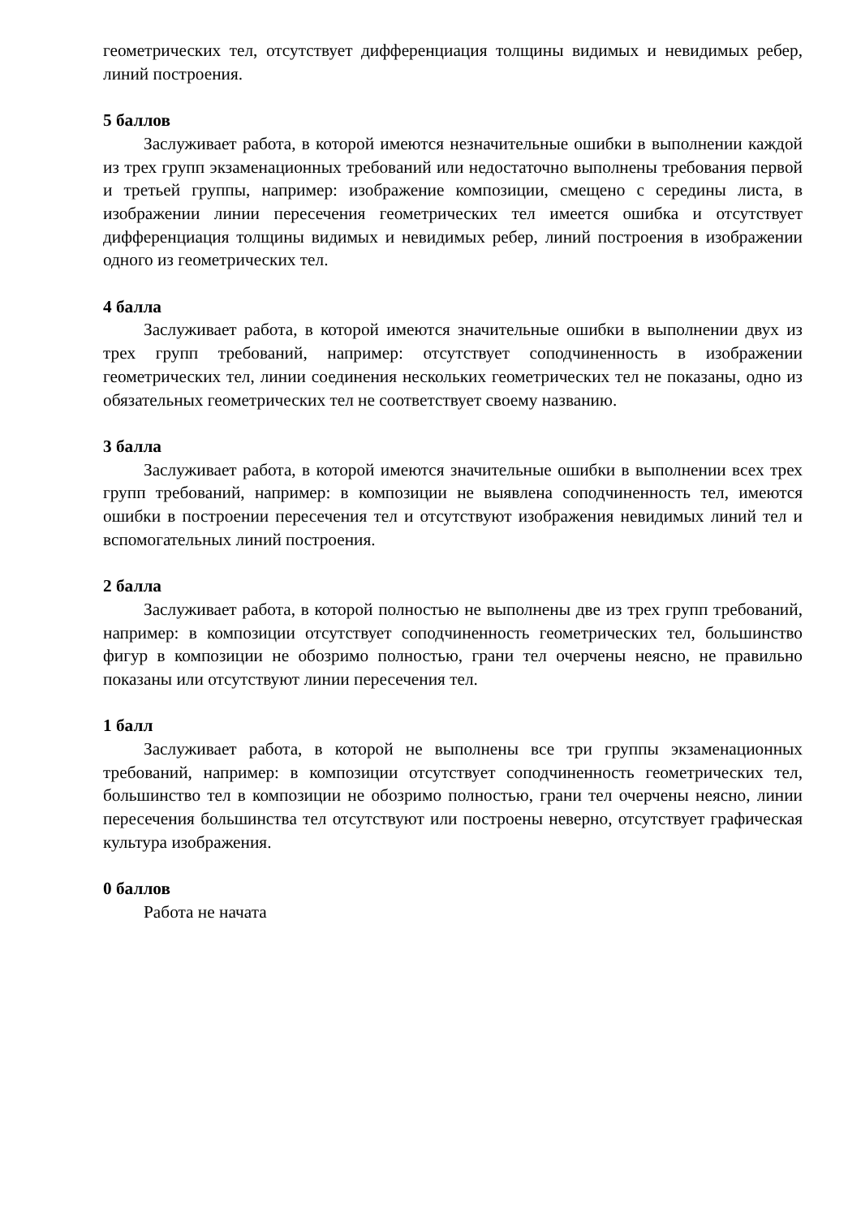геометрических тел, отсутствует дифференциация толщины видимых и невидимых ребер, линий построения.
5 баллов
Заслуживает работа, в которой имеются незначительные ошибки в выполнении каждой из трех групп экзаменационных требований или недостаточно выполнены требования первой и третьей группы, например: изображение композиции, смещено с середины листа, в изображении линии пересечения геометрических тел имеется ошибка и отсутствует дифференциация толщины видимых и невидимых ребер, линий построения в изображении одного из геометрических тел.
4 балла
Заслуживает работа, в которой имеются значительные ошибки в выполнении двух из трех групп требований, например: отсутствует соподчиненность в изображении геометрических тел, линии соединения нескольких геометрических тел не показаны, одно из обязательных геометрических тел не соответствует своему названию.
3 балла
Заслуживает работа, в которой имеются значительные ошибки в выполнении всех трех групп требований, например: в композиции не выявлена соподчиненность тел, имеются ошибки в построении пересечения тел и отсутствуют изображения невидимых линий тел и вспомогательных линий построения.
2 балла
Заслуживает работа, в которой полностью не выполнены две из трех групп требований, например: в композиции отсутствует соподчиненность геометрических тел, большинство фигур в композиции не обозримо полностью, грани тел очерчены неясно, не правильно показаны или отсутствуют линии пересечения тел.
1 балл
Заслуживает работа, в которой не выполнены все три группы экзаменационных требований, например: в композиции отсутствует соподчиненность геометрических тел, большинство тел в композиции не обозримо полностью, грани тел очерчены неясно, линии пересечения большинства тел отсутствуют или построены неверно, отсутствует графическая культура изображения.
0 баллов
Работа не начата